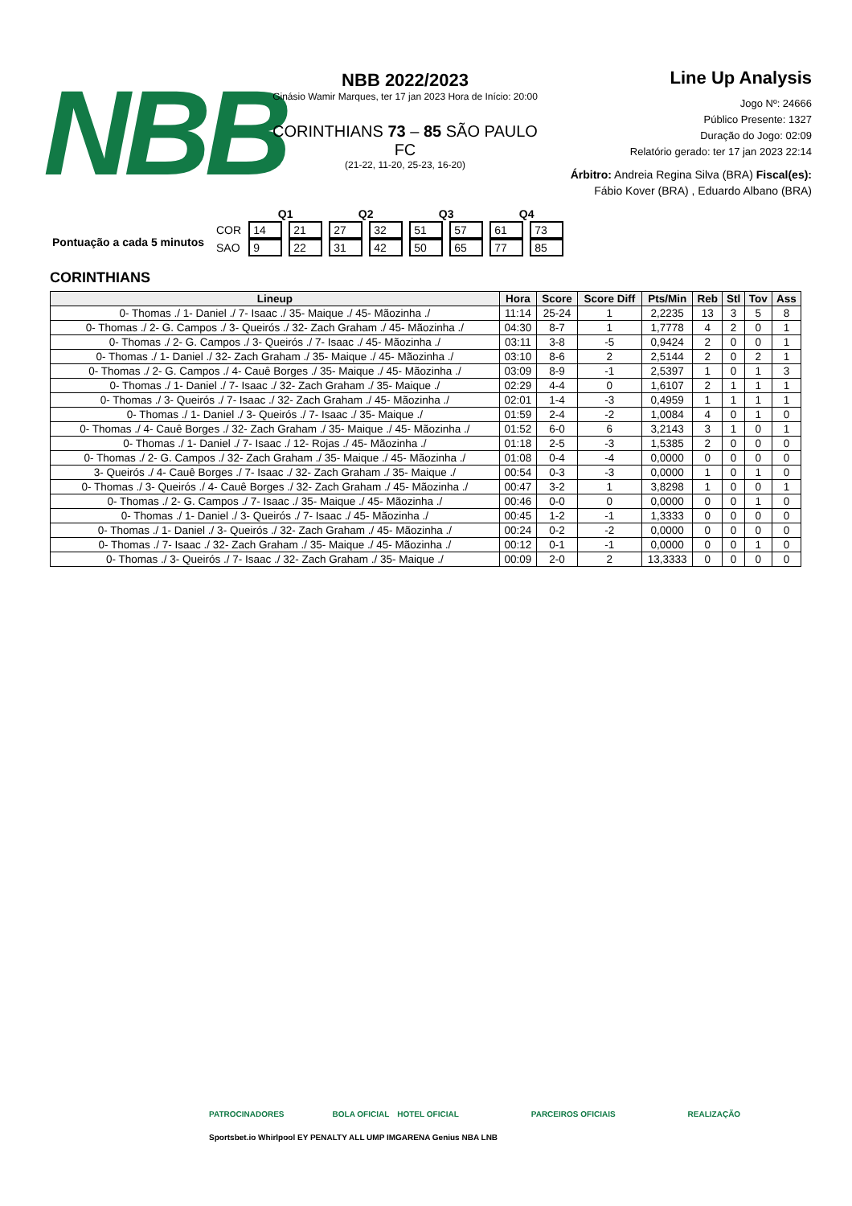NBB
NBB 2022/2023
Ginásio Wamir Marques, ter 17 jan 2023 Hora de Início: 20:00
CORINTHIANS 73 – 85 SÃO PAULO FC
(21-22, 11-20, 25-23, 16-20)
Line Up Analysis
Jogo Nº: 24666
Público Presente: 1327
Duração do Jogo: 02:09
Relatório gerado: ter 17 jan 2023 22:14
Árbitro: Andreia Regina Silva (BRA) Fiscal(es): Fábio Kover (BRA) , Eduardo Albano (BRA)
Pontuação a cada 5 minutos
| | Q1 | | Q2 | | Q3 | | Q4 | |
| COR | 14 | 21 | 27 | 32 | 51 | 57 | 61 | 73 |
| SAO | 9 | 22 | 31 | 42 | 50 | 65 | 77 | 85 |
CORINTHIANS
| Lineup | Hora | Score | Score Diff | Pts/Min | Reb | Stl | Tov | Ass |
| --- | --- | --- | --- | --- | --- | --- | --- | --- |
| 0- Thomas ./ 1- Daniel ./ 7- Isaac ./ 35- Maique ./ 45- Mãozinha ./ | 11:14 | 25-24 | 1 | 2,2235 | 13 | 3 | 5 | 8 |
| 0- Thomas ./ 2- G. Campos ./ 3- Queirós ./ 32- Zach Graham ./ 45- Mãozinha ./ | 04:30 | 8-7 | 1 | 1,7778 | 4 | 2 | 0 | 1 |
| 0- Thomas ./ 2- G. Campos ./ 3- Queirós ./ 7- Isaac ./ 45- Mãozinha ./ | 03:11 | 3-8 | -5 | 0,9424 | 2 | 0 | 0 | 1 |
| 0- Thomas ./ 1- Daniel ./ 32- Zach Graham ./ 35- Maique ./ 45- Mãozinha ./ | 03:10 | 8-6 | 2 | 2,5144 | 2 | 0 | 2 | 1 |
| 0- Thomas ./ 2- G. Campos ./ 4- Cauê Borges ./ 35- Maique ./ 45- Mãozinha ./ | 03:09 | 8-9 | -1 | 2,5397 | 1 | 0 | 1 | 3 |
| 0- Thomas ./ 1- Daniel ./ 7- Isaac ./ 32- Zach Graham ./ 35- Maique ./ | 02:29 | 4-4 | 0 | 1,6107 | 2 | 1 | 1 | 1 |
| 0- Thomas ./ 3- Queirós ./ 7- Isaac ./ 32- Zach Graham ./ 45- Mãozinha ./ | 02:01 | 1-4 | -3 | 0,4959 | 1 | 1 | 1 | 1 |
| 0- Thomas ./ 1- Daniel ./ 3- Queirós ./ 7- Isaac ./ 35- Maique ./ | 01:59 | 2-4 | -2 | 1,0084 | 4 | 0 | 1 | 0 |
| 0- Thomas ./ 4- Cauê Borges ./ 32- Zach Graham ./ 35- Maique ./ 45- Mãozinha ./ | 01:52 | 6-0 | 6 | 3,2143 | 3 | 1 | 0 | 1 |
| 0- Thomas ./ 1- Daniel ./ 7- Isaac ./ 12- Rojas ./ 45- Mãozinha ./ | 01:18 | 2-5 | -3 | 1,5385 | 2 | 0 | 0 | 0 |
| 0- Thomas ./ 2- G. Campos ./ 32- Zach Graham ./ 35- Maique ./ 45- Mãozinha ./ | 01:08 | 0-4 | -4 | 0,0000 | 0 | 0 | 0 | 0 |
| 3- Queirós ./ 4- Cauê Borges ./ 7- Isaac ./ 32- Zach Graham ./ 35- Maique ./ | 00:54 | 0-3 | -3 | 0,0000 | 1 | 0 | 1 | 0 |
| 0- Thomas ./ 3- Queirós ./ 4- Cauê Borges ./ 32- Zach Graham ./ 45- Mãozinha ./ | 00:47 | 3-2 | 1 | 3,8298 | 1 | 0 | 0 | 1 |
| 0- Thomas ./ 2- G. Campos ./ 7- Isaac ./ 35- Maique ./ 45- Mãozinha ./ | 00:46 | 0-0 | 0 | 0,0000 | 0 | 0 | 1 | 0 |
| 0- Thomas ./ 1- Daniel ./ 3- Queirós ./ 7- Isaac ./ 45- Mãozinha ./ | 00:45 | 1-2 | -1 | 1,3333 | 0 | 0 | 0 | 0 |
| 0- Thomas ./ 1- Daniel ./ 3- Queirós ./ 32- Zach Graham ./ 45- Mãozinha ./ | 00:24 | 0-2 | -2 | 0,0000 | 0 | 0 | 0 | 0 |
| 0- Thomas ./ 7- Isaac ./ 32- Zach Graham ./ 35- Maique ./ 45- Mãozinha ./ | 00:12 | 0-1 | -1 | 0,0000 | 0 | 0 | 1 | 0 |
| 0- Thomas ./ 3- Queirós ./ 7- Isaac ./ 32- Zach Graham ./ 35- Maique ./ | 00:09 | 2-0 | 2 | 13,3333 | 0 | 0 | 0 | 0 |
PATROCINADORES BOLA OFICIAL HOTEL OFICIAL PARCEIROS OFICIAIS REALIZAÇÃO
Sportsbet.io Whirlpool EY PENALTY ALL UMP IMGARENA Genius NBA LNB